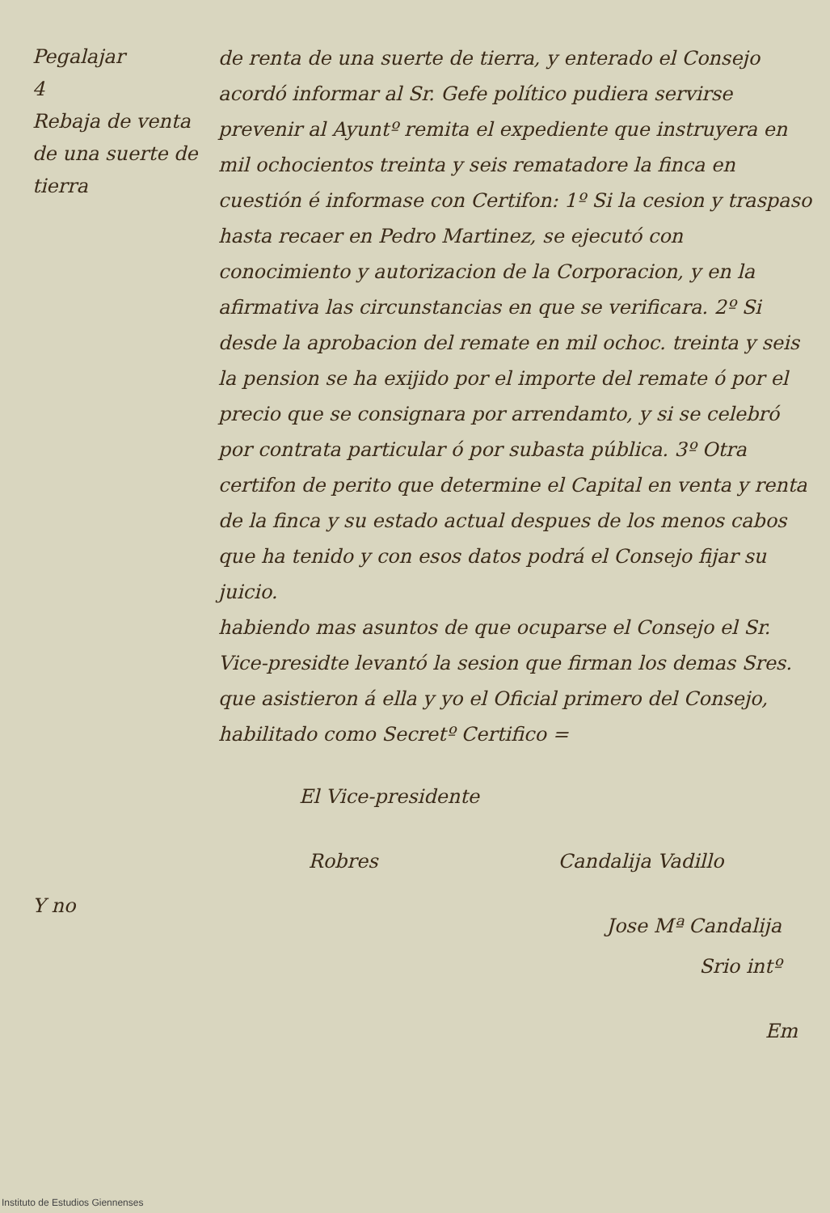Pegalajar
4
Rebaja de venta de una suerte de tierra
Y no
de renta de una suerte de tierra, y enterado el Consejo acordó informar al Sr. Gefe político pudiera servirse prevenir al Ayuntº remita el expediente que instruyera en mil ochocientos treinta y seis rematadore la finca en cuestión é informase con Certifon: 1º Si la cesion y traspaso hasta recaer en Pedro Martinez, se ejecutó con conocimiento y autorizacion de la Corporacion, y en la afirmativa las circunstancias en que se verificara. 2º Si desde la aprobacion del remate en mil ochoc. treinta y seis la pension se ha exijido por el importe del remate ó por el precio que se consignara por arrendamto, y si se celebró por contrata particular ó por subasta pública. 3º Otra certifon de perito que determine el Capital en venta y renta de la finca y su estado actual despues de los menos cabos que ha tenido y con esos datos podrá el Consejo fijar su juicio.
habiendo mas asuntos de que ocuparse el Consejo el Sr. Vice-presidte levantó la sesion que firman los demas Sres. que asistieron á ella y yo el Oficial primero del Consejo, habilitado como Secretº Certifico =
El Vice-presidente
Robres Candalija Vadillo
Jose Mª Candalija
Srio intº
Em
Instituto de Estudios Giennenses